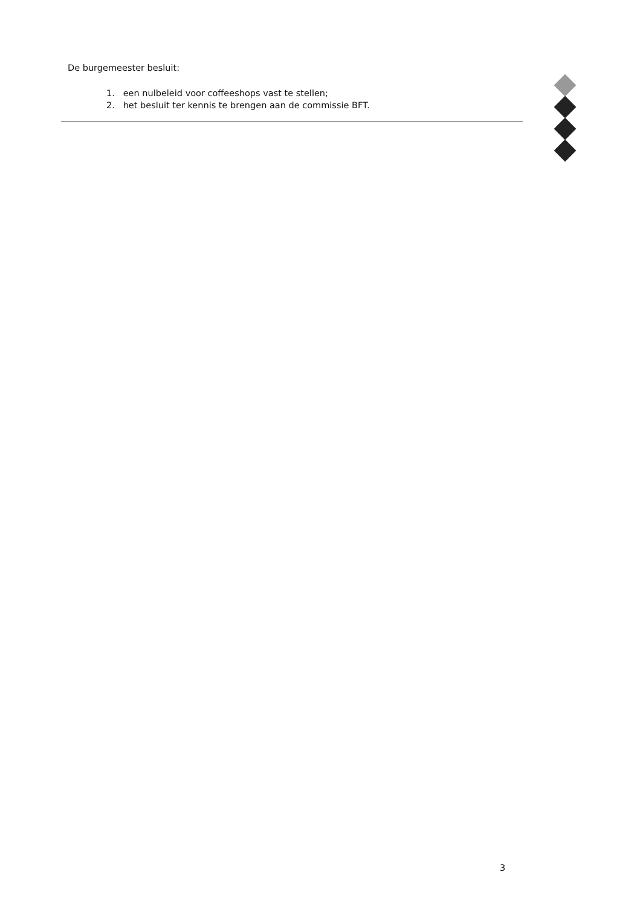De burgemeester besluit:
1. een nulbeleid voor coffeeshops vast te stellen;
2. het besluit ter kennis te brengen aan de commissie BFT.
3